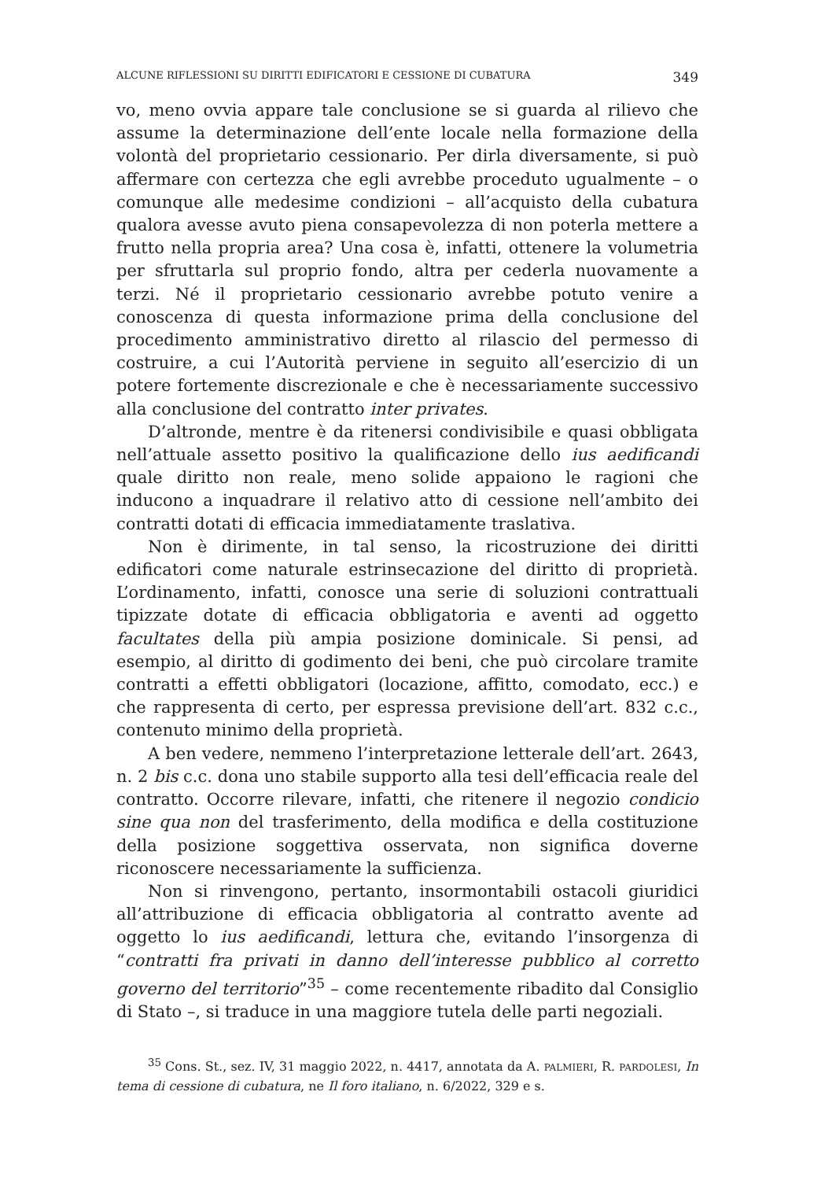ALCUNE RIFLESSIONI SU DIRITTI EDIFICATORI E CESSIONE DI CUBATURA 349
vo, meno ovvia appare tale conclusione se si guarda al rilievo che assume la determinazione dell’ente locale nella formazione della volontà del proprietario cessionario. Per dirla diversamente, si può affermare con certezza che egli avrebbe proceduto ugualmente – o comunque alle medesime condizioni – all’acquisto della cubatura qualora avesse avuto piena consapevolezza di non poterla mettere a frutto nella propria area? Una cosa è, infatti, ottenere la volumetria per sfruttarla sul proprio fondo, altra per cederla nuovamente a terzi. Né il proprietario cessionario avrebbe potuto venire a conoscenza di questa informazione prima della conclusione del procedimento amministrativo diretto al rilascio del permesso di costruire, a cui l’Autorità perviene in seguito all’esercizio di un potere fortemente discrezionale e che è necessariamente successivo alla conclusione del contratto inter privates.
D’altronde, mentre è da ritenersi condivisibile e quasi obbligata nell’attuale assetto positivo la qualificazione dello ius aedificandi quale diritto non reale, meno solide appaiono le ragioni che inducono a inquadrare il relativo atto di cessione nell’ambito dei contratti dotati di efficacia immediatamente traslativa.
Non è dirimente, in tal senso, la ricostruzione dei diritti edificatori come naturale estrinsecazione del diritto di proprietà. L’ordinamento, infatti, conosce una serie di soluzioni contrattuali tipizzate dotate di efficacia obbligatoria e aventi ad oggetto facultates della più ampia posizione dominicale. Si pensi, ad esempio, al diritto di godimento dei beni, che può circolare tramite contratti a effetti obbligatori (locazione, affitto, comodato, ecc.) e che rappresenta di certo, per espressa previsione dell’art. 832 c.c., contenuto minimo della proprietà.
A ben vedere, nemmeno l’interpretazione letterale dell’art. 2643, n. 2 bis c.c. dona uno stabile supporto alla tesi dell’efficacia reale del contratto. Occorre rilevare, infatti, che ritenere il negozio condicio sine qua non del trasferimento, della modifica e della costituzione della posizione soggettiva osservata, non significa doverne riconoscere necessariamente la sufficienza.
Non si rinvengono, pertanto, insormontabili ostacoli giuridici all’attribuzione di efficacia obbligatoria al contratto avente ad oggetto lo ius aedificandi, lettura che, evitando l’insorgenza di “contratti fra privati in danno dell’interesse pubblico al corretto governo del territorio”<sup>35</sup> – come recentemente ribadito dal Consiglio di Stato –, si traduce in una maggiore tutela delle parti negoziali.
<sup>35</sup> Cons. St., sez. IV, 31 maggio 2022, n. 4417, annotata da A. PALMIERI, R. PARDOLESI, In tema di cessione di cubatura, ne Il foro italiano, n. 6/2022, 329 e s.